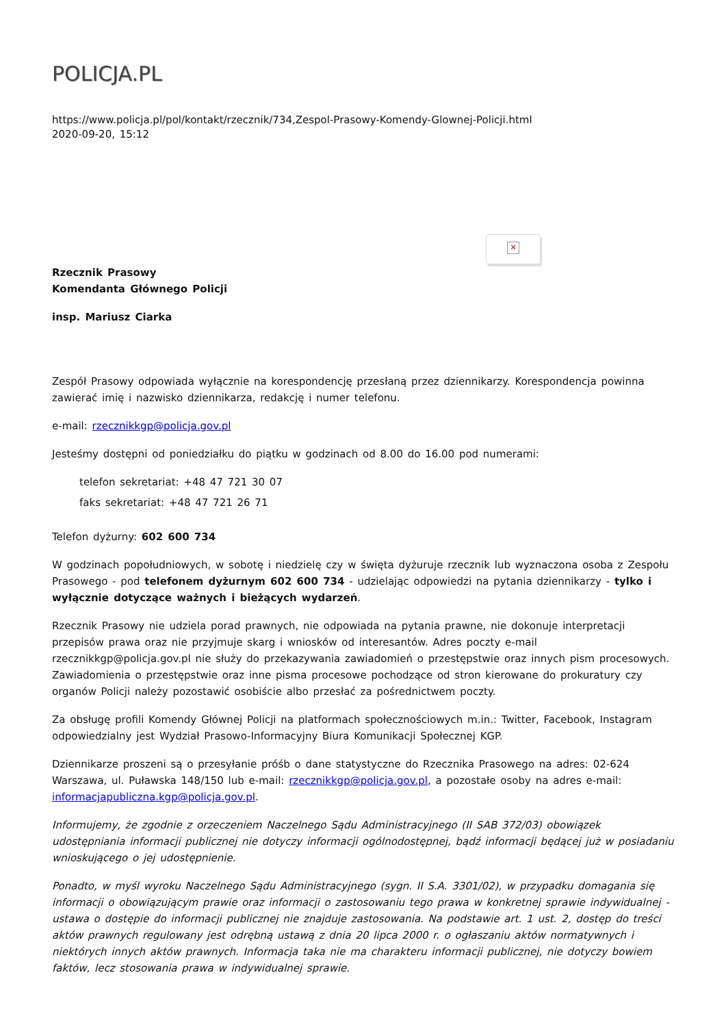POLICJA.PL
https://www.policja.pl/pol/kontakt/rzecznik/734,Zespol-Prasowy-Komendy-Glownej-Policji.html
2020-09-20, 15:12
✕
Rzecznik Prasowy
Komendanta Głównego Policji
insp. Mariusz Ciarka
Zespół Prasowy odpowiada wyłącznie na korespondencję przesłaną przez dziennikarzy. Korespondencja powinna zawierać imię i nazwisko dziennikarza, redakcję i numer telefonu.
e-mail: rzecznikkgp@policja.gov.pl
Jesteśmy dostępni od poniedziałku do piątku w godzinach od 8.00 do 16.00 pod numerami:
telefon sekretariat: +48 47 721 30 07
faks sekretariat: +48 47 721 26 71
Telefon dyżurny: 602 600 734
W godzinach popołudniowych, w sobotę i niedzielę czy w święta dyżuruje rzecznik lub wyznaczona osoba z Zespołu Prasowego - pod telefonem dyżurnym 602 600 734 - udzielając odpowiedzi na pytania dziennikarzy - tylko i wyłącznie dotyczące ważnych i bieżących wydarzeń.
Rzecznik Prasowy nie udziela porad prawnych, nie odpowiada na pytania prawne, nie dokonuje interpretacji przepisów prawa oraz nie przyjmuje skarg i wniosków od interesantów. Adres poczty e-mail rzecznikkgp@policja.gov.pl nie służy do przekazywania zawiadomień o przestępstwie oraz innych pism procesowych. Zawiadomienia o przestępstwie oraz inne pisma procesowe pochodzące od stron kierowane do prokuratury czy organów Policji należy pozostawić osobiście albo przesłać za pośrednictwem poczty.
Za obsługę profili Komendy Głównej Policji na platformach społecznościowych m.in.: Twitter, Facebook, Instagram odpowiedzialny jest Wydział Prasowo-Informacyjny Biura Komunikacji Społecznej KGP.
Dziennikarze proszeni są o przesyłanie próśb o dane statystyczne do Rzecznika Prasowego na adres: 02-624 Warszawa, ul. Puławska 148/150 lub e-mail: rzecznikkgp@policja.gov.pl, a pozostałe osoby na adres e-mail: informacjapubliczna.kgp@policja.gov.pl.
Informujemy, że zgodnie z orzeczeniem Naczelnego Sądu Administracyjnego (II SAB 372/03) obowiązek udostępniania informacji publicznej nie dotyczy informacji ogólnodostępnej, bądź informacji będącej już w posiadaniu wnioskującego o jej udostępnienie.
Ponadto, w myśl wyroku Naczelnego Sądu Administracyjnego (sygn. II S.A. 3301/02), w przypadku domagania się informacji o obowiązującym prawie oraz informacji o zastosowaniu tego prawa w konkretnej sprawie indywidualnej - ustawa o dostępie do informacji publicznej nie znajduje zastosowania. Na podstawie art. 1 ust. 2, dostęp do treści aktów prawnych regulowany jest odrębną ustawą z dnia 20 lipca 2000 r. o ogłaszaniu aktów normatywnych i niektórych innych aktów prawnych. Informacja taka nie ma charakteru informacji publicznej, nie dotyczy bowiem faktów, lecz stosowania prawa w indywidualnej sprawie.